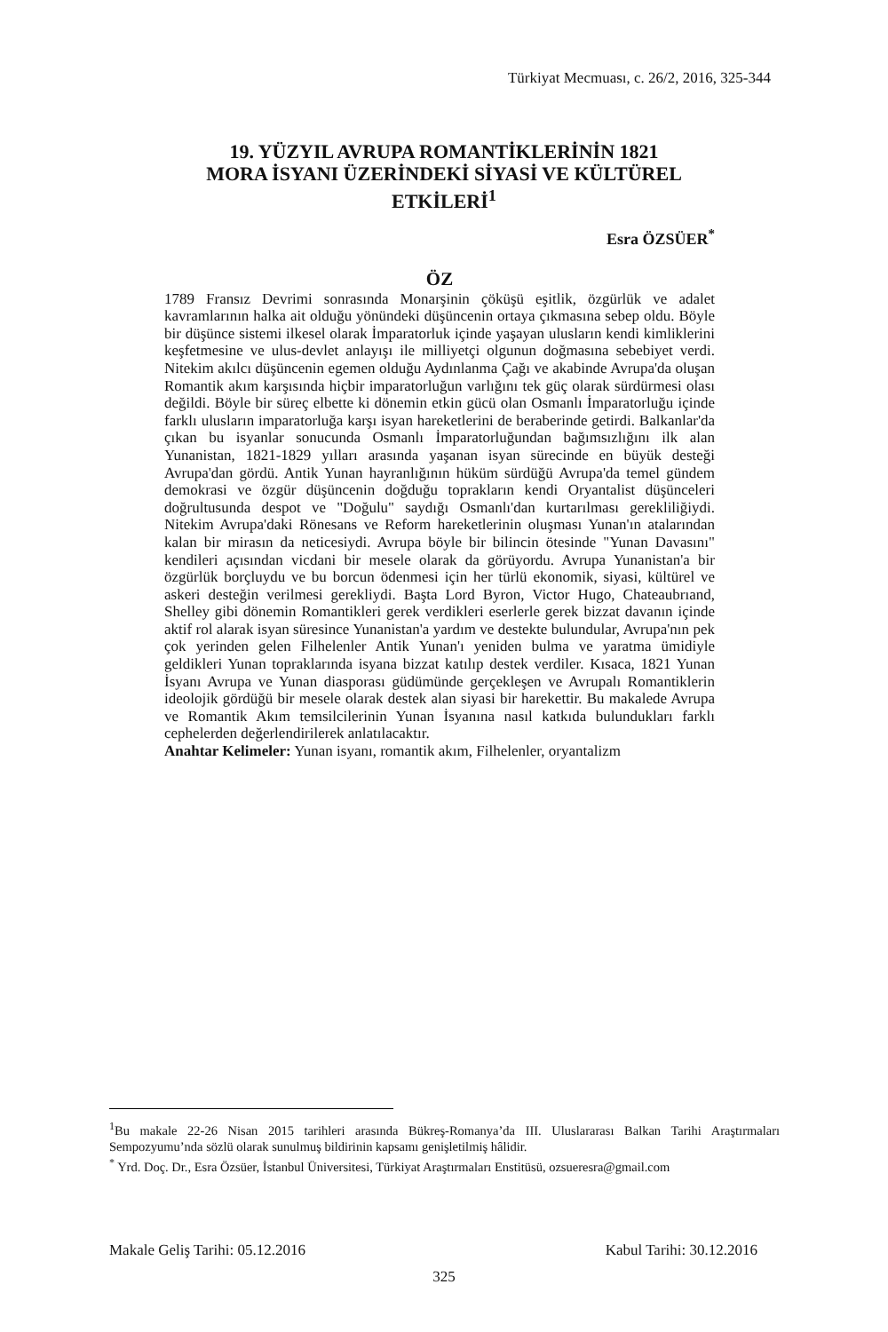Türkiyat Mecmuası, c. 26/2, 2016, 325-344
19. YÜZYIL AVRUPA ROMANTİKLERİNİN 1821
MORA İSYANI ÜZERİNDEKİ SİYASİ VE KÜLTÜREL
ETKİLERİ<sup>1</sup>
Esra ÖZSÜER<sup>*</sup>
ÖZ
1789 Fransız Devrimi sonrasında Monarşinin çöküşü eşitlik, özgürlük ve adalet kavramlarının halka ait olduğu yönündeki düşüncenin ortaya çıkmasına sebep oldu. Böyle bir düşünce sistemi ilkesel olarak İmparatorluk içinde yaşayan ulusların kendi kimliklerini keşfetmesine ve ulus-devlet anlayışı ile milliyetçi olgunun doğmasına sebebiyet verdi. Nitekim akılcı düşüncenin egemen olduğu Aydınlanma Çağı ve akabinde Avrupa'da oluşan Romantik akım karşısında hiçbir imparatorluğun varlığını tek güç olarak sürdürmesi olası değildi. Böyle bir süreç elbette ki dönemin etkin gücü olan Osmanlı İmparatorluğu içinde farklı ulusların imparatorluğa karşı isyan hareketlerini de beraberinde getirdi. Balkanlar'da çıkan bu isyanlar sonucunda Osmanlı İmparatorluğundan bağımsızlığını ilk alan Yunanistan, 1821-1829 yılları arasında yaşanan isyan sürecinde en büyük desteği Avrupa'dan gördü. Antik Yunan hayranlığının hüküm sürdüğü Avrupa'da temel gündem demokrasi ve özgür düşüncenin doğduğu toprakların kendi Oryantalist düşünceleri doğrultusunda despot ve "Doğulu" saydığı Osmanlı'dan kurtarılması gerekliliğiydi. Nitekim Avrupa'daki Rönesans ve Reform hareketlerinin oluşması Yunan'ın atalarından kalan bir mirasın da neticesiydi. Avrupa böyle bir bilincin ötesinde "Yunan Davasını" kendileri açısından vicdani bir mesele olarak da görüyordu. Avrupa Yunanistan'a bir özgürlük borçluydu ve bu borcun ödenmesi için her türlü ekonomik, siyasi, kültürel ve askeri desteğin verilmesi gerekliydi. Başta Lord Byron, Victor Hugo, Chateaubrıand, Shelley gibi dönemin Romantikleri gerek verdikleri eserlerle gerek bizzat davanın içinde aktif rol alarak isyan süresince Yunanistan'a yardım ve destekte bulundular, Avrupa'nın pek çok yerinden gelen Filhelenler Antik Yunan'ı yeniden bulma ve yaratma ümidiyle geldikleri Yunan topraklarında isyana bizzat katılıp destek verdiler. Kısaca, 1821 Yunan İsyanı Avrupa ve Yunan diasporası güdümünde gerçekleşen ve Avrupalı Romantiklerin ideolojik gördüğü bir mesele olarak destek alan siyasi bir harekettir. Bu makalede Avrupa ve Romantik Akım temsilcilerinin Yunan İsyanına nasıl katkıda bulundukları farklı cephelerden değerlendirilerek anlatılacaktır.
Anahtar Kelimeler: Yunan isyanı, romantik akım, Filhelenler, oryantalizm
<sup>1</sup> Bu makale 22-26 Nisan 2015 tarihleri arasında Bükreş-Romanya’da III. Uluslararası Balkan Tarihi Araştırmaları Sempozyumu’nda sözlü olarak sunulmuş bildirinin kapsamı genişletilmiş hâlidir.
<sup>*</sup> Yrd. Doç. Dr., Esra Özsüer, İstanbul Üniversitesi, Türkiyat Araştırmaları Enstitüsü, ozsueresra@gmail.com
Makale Geliş Tarihi: 05.12.2016 Kabul Tarihi: 30.12.2016
325